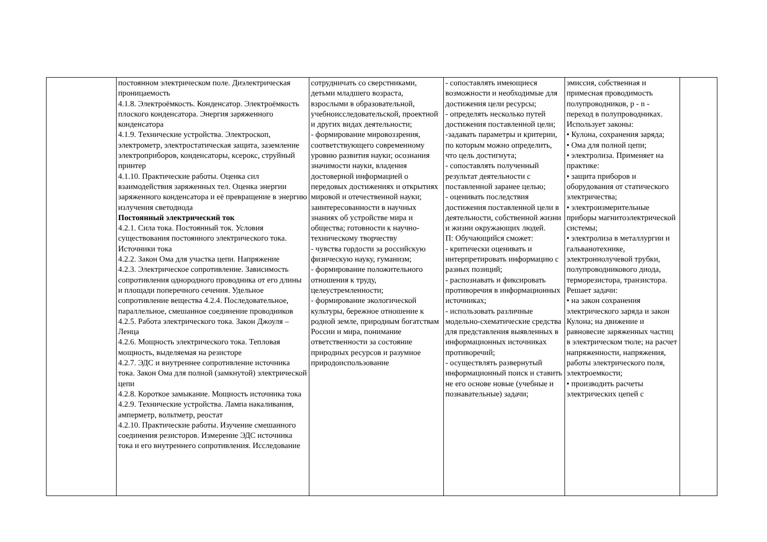| | постоянном электрическом поле. Диэлектрическая проницаемость 4.1.8. Электроёмкость. Конденсатор. Электроёмкость плоского конденсатора. Энергия заряженного конденсатора 4.1.9. Технические устройства. Электроскоп, электрометр, электростатическая защита, заземление электроприборов, конденсаторы, ксерокс, струйный принтер 4.1.10. Практические работы. Оценка сил взаимодействия заряженных тел. Оценка энергии заряженного конденсатора и её превращение в энергию излучения светодиода Постоянный электрический ток 4.2.1. Сила тока. Постоянный ток. Условия существования постоянного электрического тока. Источники тока 4.2.2. Закон Ома для участка цепи. Напряжение 4.2.3. Электрическое сопротивление. Зависимость сопротивления однородного проводника от его длины и площади поперечного сечения. Удельное сопротивление вещества 4.2.4. Последовательное, параллельное, смешанное соединение проводников 4.2.5. Работа электрического тока. Закон Джоуля – Ленца 4.2.6. Мощность электрического тока. Тепловая мощность, выделяемая на резисторе 4.2.7. ЭДС и внутреннее сопротивление источника тока. Закон Ома для полной (замкнутой) электрической цепи 4.2.8. Короткое замыкание. Мощность источника тока 4.2.9. Технические устройства. Лампа накаливания, амперметр, вольтметр, реостат 4.2.10. Практические работы. Изучение смешанного соединения резисторов. Измерение ЭДС источника тока и его внутреннего сопротивления. Исследование | сотрудничать со сверстниками, детьми младшего возраста, взрослыми в образовательной, учебноисследовательской, проектной и других видах деятельности; - формирование мировоззрения, соответствующего современному уровню развития науки; осознания значимости науки, владения достоверной информацией о передовых достижениях и открытиях мировой и отечественной науки; заинтересованности в научных знаниях об устройстве мира и общества; готовности к научно-техническому творчеству - чувства гордости за российскую физическую науку, гуманизм; - формирование положительного отношения к труду, целеустремленности; - формирование экологической культуры, бережное отношение к родной земле, природным богатствам России и мира, понимание ответственности за состояние природных ресурсов и разумное природоиспользование | - сопоставлять имеющиеся возможности и необходимые для достижения цели ресурсы; - определять несколько путей достижения поставленной цели; -задавать параметры и критерии, по которым можно определить, что цель достигнута; - сопоставлять полученный результат деятельности с поставленной заранее целью; - оценивать последствия достижения поставленной цели в деятельности, собственной жизни и жизни окружающих людей. П: Обучающийся сможет: - критически оценивать и интерпретировать информацию с разных позиций; - распознавать и фиксировать противоречия в информационных источниках; - использовать различные модельно-схематические средства для представления выявленных в информационных источниках противоречий; - осуществлять развернутый информационный поиск и ставить не его основе новые (учебные и познавательные) задачи; | эмиссия, собственная и примесная проводимость полупроводников, p - n - переход в полупроводниках. Использует законы: • Кулона, сохранения заряда; • Ома для полной цепи; • электролиза. Применяет на практике: • защита приборов и оборудования от статического электричества; • электроизмерительные приборы магнитоэлектрической системы; • электролиза в металлургии и гальванотехнике, электроннолучевой трубки, полупроводникового диода, терморезистора, транзистора. Решает задачи: • на закон сохранения электрического заряда и закон Кулона; на движение и равновесие заряженных частиц в электрическом тюле; на расчет напряженности, напряжения, работы электрического поля, электроемкости; • производить расчеты электрических цепей с | |